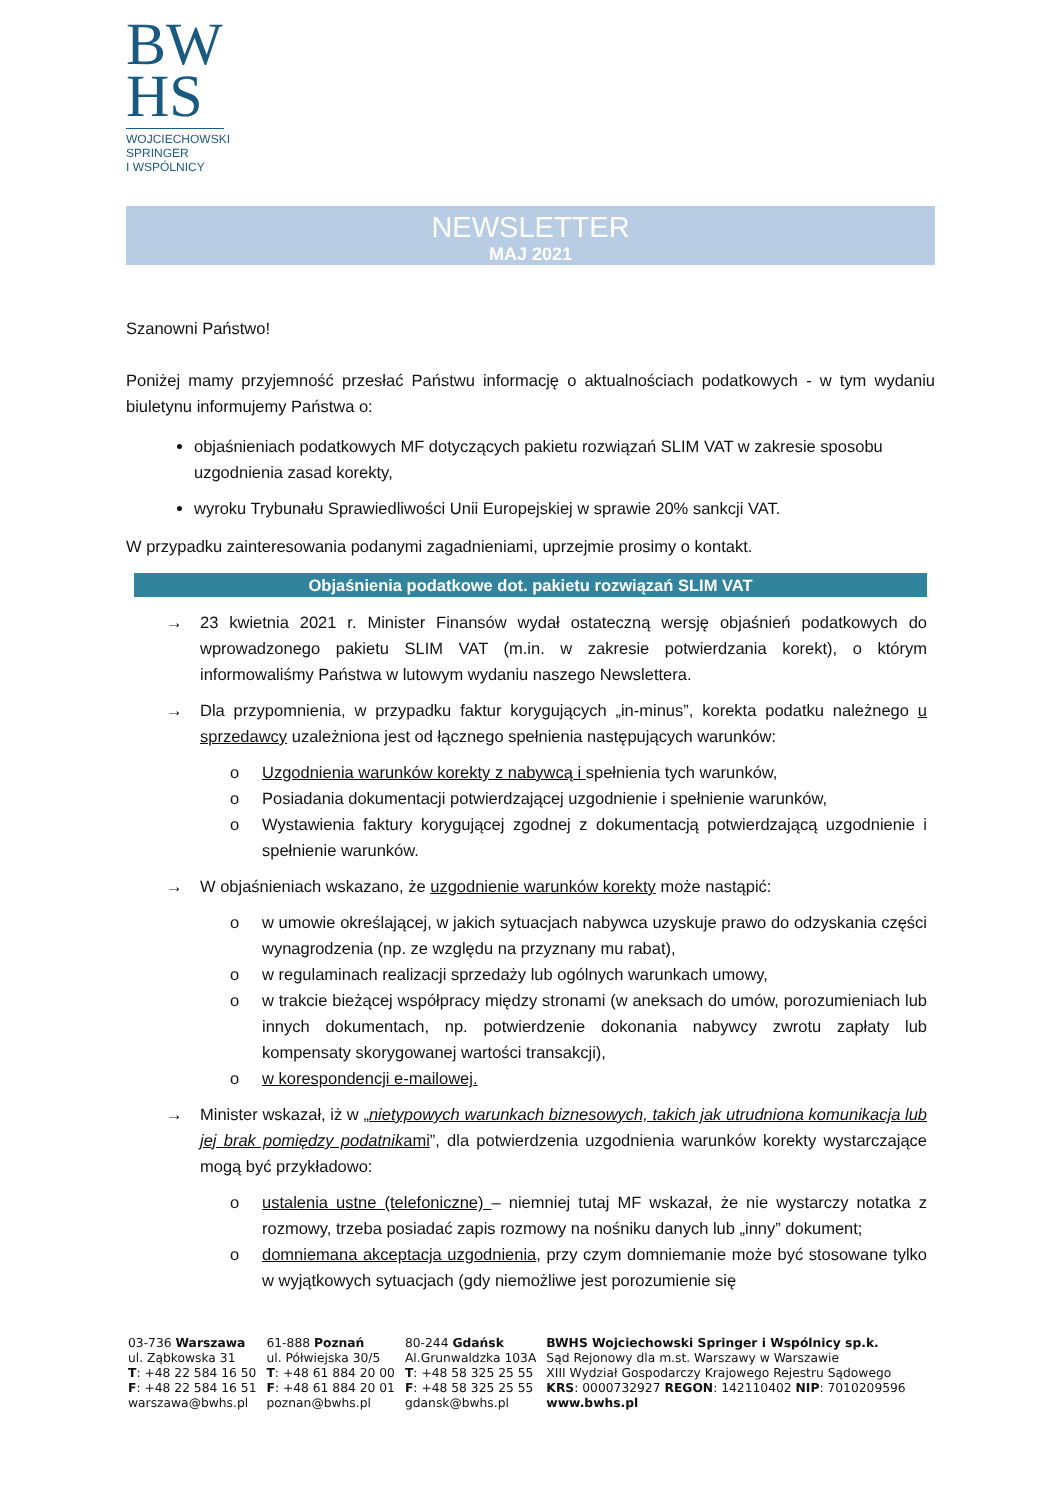BW
HS
WOJCIECHOWSKI
SPRINGER
I WSPÓLNICY
NEWSLETTER
MAJ 2021
Szanowni Państwo!
Poniżej mamy przyjemność przesłać Państwu informację o aktualnościach podatkowych - w tym wydaniu biuletynu informujemy Państwa o:
objaśnieniach podatkowych MF dotyczących pakietu rozwiązań SLIM VAT w zakresie sposobu uzgodnienia zasad korekty,
wyroku Trybunału Sprawiedliwości Unii Europejskiej w sprawie 20% sankcji VAT.
W przypadku zainteresowania podanymi zagadnieniami, uprzejmie prosimy o kontakt.
Objaśnienia podatkowe dot. pakietu rozwiązań SLIM VAT
→ 23 kwietnia 2021 r. Minister Finansów wydał ostateczną wersję objaśnień podatkowych do wprowadzonego pakietu SLIM VAT (m.in. w zakresie potwierdzania korekt), o którym informowaliśmy Państwa w lutowym wydaniu naszego Newslettera.
→ Dla przypomnienia, w przypadku faktur korygujących „in-minus”, korekta podatku należnego u sprzedawcy uzależniona jest od łącznego spełnienia następujących warunków:
o Uzgodnienia warunków korekty z nabywcą i spełnienia tych warunków,
o Posiadania dokumentacji potwierdzającej uzgodnienie i spełnienie warunków,
o Wystawienia faktury korygującej zgodnej z dokumentacją potwierdzającą uzgodnienie i spełnienie warunków.
→ W objaśnieniach wskazano, że uzgodnienie warunków korekty może nastąpić:
o w umowie określającej, w jakich sytuacjach nabywca uzyskuje prawo do odzyskania części wynagrodzenia (np. ze względu na przyznany mu rabat),
o w regulaminach realizacji sprzedaży lub ogólnych warunkach umowy,
o w trakcie bieżącej współpracy między stronami (w aneksach do umów, porozumieniach lub innych dokumentach, np. potwierdzenie dokonania nabywcy zwrotu zapłaty lub kompensaty skorygowanej wartości transakcji),
o w korespondencji e-mailowej.
→ Minister wskazał, iż w „nietypowych warunkach biznesowych, takich jak utrudniona komunikacja lub jej brak pomiędzy podatnikami”, dla potwierdzenia uzgodnienia warunków korekty wystarczające mogą być przykładowo:
o ustalenia ustne (telefoniczne) – niemniej tutaj MF wskazał, że nie wystarczy notatka z rozmowy, trzeba posiadać zapis rozmowy na nośniku danych lub „inny” dokument;
o domniemana akceptacja uzgodnienia, przy czym domniemanie może być stosowane tylko w wyjątkowych sytuacjach (gdy niemożliwe jest porozumienie się
| 03-736 Warszawa ul. Ząbkowska 31 T : +48 22 584 16 50 F : +48 22 584 16 51 warszawa@bwhs.pl | 61-888 Poznań ul. Półwiejska 30/5 T : +48 61 884 20 00 F : +48 61 884 20 01 poznan@bwhs.pl | 80-244 Gdańsk Al.Grunwaldzka 103A T : +48 58 325 25 55 F : +48 58 325 25 55 gdansk@bwhs.pl | BWHS Wojciechowski Springer i Wspólnicy sp.k. Sąd Rejonowy dla m.st. Warszawy w Warszawie XIII Wydział Gospodarczy Krajowego Rejestru Sądowego KRS : 0000732927 REGON : 142110402 NIP : 7010209596 www.bwhs.pl |